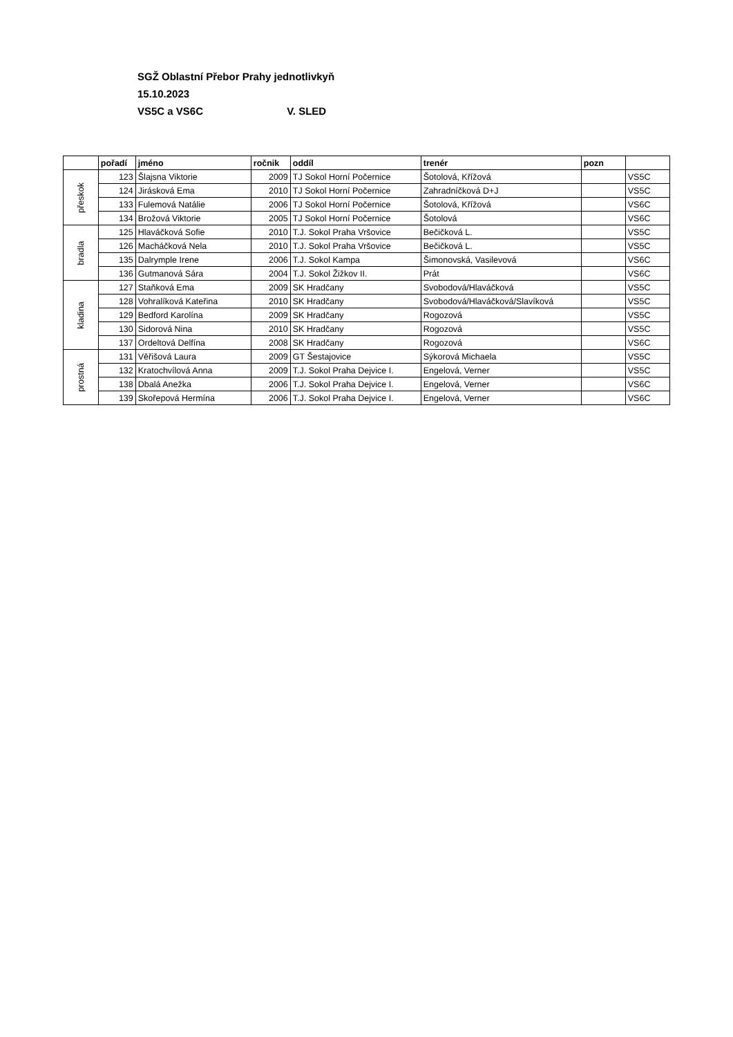SGŽ Oblastní Přebor Prahy jednotlivkyň
15.10.2023
VS5C a VS6C V. SLED
| | pořadí | jméno | ročnik | oddíl | trenér | pozn | |
| --- | --- | --- | --- | --- | --- | --- | --- |
| přeskok | 123 | Šlajsna Viktorie | 2009 | TJ Sokol Horní Počernice | Šotolová, Křížová | | VS5C |
| | 124 | Jirásková Ema | 2010 | TJ Sokol Horní Počernice | Zahradníčková D+J | | VS5C |
| | 133 | Fulemová Natálie | 2006 | TJ Sokol Horní Počernice | Šotolová, Křížová | | VS6C |
| | 134 | Brožová Viktorie | 2005 | TJ Sokol Horní Počernice | Šotolová | | VS6C |
| bradla | 125 | Hlaváčková Sofie | 2010 | T.J. Sokol Praha Vršovice | Bečičková L. | | VS5C |
| | 126 | Macháčková Nela | 2010 | T.J. Sokol Praha Vršovice | Bečičková L. | | VS5C |
| | 135 | Dalrymple Irene | 2006 | T.J. Sokol Kampa | Šimonovská, Vasilevová | | VS6C |
| | 136 | Gutmanová Sára | 2004 | T.J. Sokol Žižkov II. | Prát | | VS6C |
| kladina | 127 | Staňková Ema | 2009 | SK Hradčany | Svobodová/Hlaváčková | | VS5C |
| | 128 | Vohralíková Kateřina | 2010 | SK Hradčany | Svobodová/Hlaváčková/Slavíková | | VS5C |
| | 129 | Bedford Karolína | 2009 | SK Hradčany | Rogozová | | VS5C |
| | 130 | Sidorová Nina | 2010 | SK Hradčany | Rogozová | | VS5C |
| | 137 | Ordeltová Delfína | 2008 | SK Hradčany | Rogozová | | VS6C |
| prostná | 131 | Věřišová Laura | 2009 | GT Šestajovice | Sýkorová Michaela | | VS5C |
| | 132 | Kratochvílová Anna | 2009 | T.J. Sokol Praha Dejvice I. | Engelová, Verner | | VS5C |
| | 138 | Dbalá Anežka | 2006 | T.J. Sokol Praha Dejvice I. | Engelová, Verner | | VS6C |
| | 139 | Skořepová Hermína | 2006 | T.J. Sokol Praha Dejvice I. | Engelová, Verner | | VS6C |